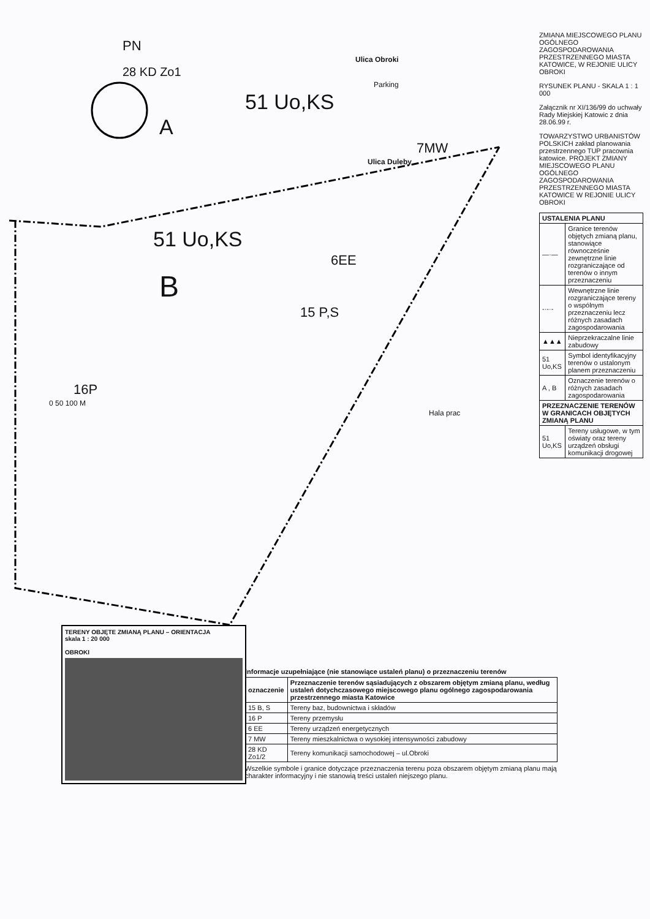PN
Ulica Obroki
28 KD Zo1
Parking
51 Uo,KS
A
7MW
Ulica Duleby
51 Uo,KS
6EE
B
15 P,S
16P
0 50 100 M
Hala prac
ZMIANA MIEJSCOWEGO PLANU OGÓLNEGO ZAGOSPODAROWANIA PRZESTRZENNEGO MIASTA KATOWICE, W REJONIE ULICY OBROKI
RYSUNEK PLANU - SKALA 1 : 1 000
Załącznik nr XI/136/99 do uchwały Rady Miejskiej Katowic z dnia 28.06.99 r.
TOWARZYSTWO URBANISTÓW POLSKICH zakład planowania przestrzennego TUP pracownia katowice. PROJEKT ZMIANY MIEJSCOWEGO PLANU OGÓLNEGO ZAGOSPODAROWANIA PRZESTRZENNEGO MIASTA KATOWICE W REJONIE ULICY OBROKI
| USTALENIA PLANU | |
| --- | --- |
| —·— | Granice terenów objętych zmianą planu, stanowiące równocześnie zewnętrzne linie rozgraniczające od terenów o innym przeznaczeniu |
| -·-·- | Wewnętrzne linie rozgraniczające tereny o wspólnym przeznaczeniu lecz różnych zasadach zagospodarowania |
| ▲▲▲ | Nieprzekraczalne linie zabudowy |
| 51 Uo,KS | Symbol identyfikacyjny terenów o ustalonym planem przeznaczeniu |
| A , B | Oznaczenie terenów o różnych zasadach zagospodarowania |
| PRZEZNACZENIE TERENÓW W GRANICACH OBJĘTYCH ZMIANĄ PLANU | |
| 51 Uo,KS | Tereny usługowe, w tym oświaty oraz tereny urządzeń obsługi komunikacji drogowej |
TERENY OBJĘTE ZMIANĄ PLANU – ORIENTACJA
skala 1 : 20 000
OBROKI
Informacje uzupełniające (nie stanowiące ustaleń planu) o przeznaczeniu terenów
| oznaczenie | Przeznaczenie terenów sąsiadujących z obszarem objętym zmianą planu, według ustaleń dotychczasowego miejscowego planu ogólnego zagospodarowania przestrzennego miasta Katowice |
| --- | --- |
| 15 B, S | Tereny baz, budownictwa i składów |
| 16 P | Tereny przemysłu |
| 6 EE | Tereny urządzeń energetycznych |
| 7 MW | Tereny mieszkalnictwa o wysokiej intensywności zabudowy |
| 28 KD Zo1/2 | Tereny komunikacji samochodowej – ul.Obroki |
Wszelkie symbole i granice dotyczące przeznaczenia terenu poza obszarem objętym zmianą planu mają charakter informacyjny i nie stanowią treści ustaleń niejszego planu.